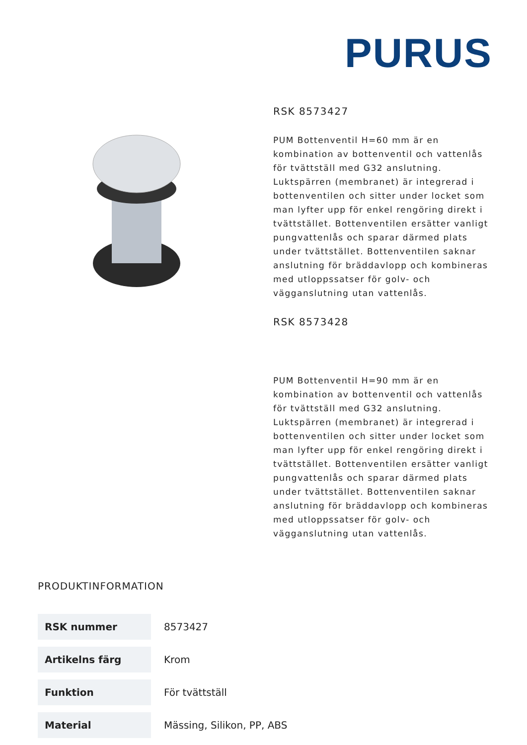PURUS
RSK 8573427
PUM Bottenventil H=60 mm är en kombination av bottenventil och vattenlås för tvättställ med G32 anslutning. Luktspärren (membranet) är integrerad i bottenventilen och sitter under locket som man lyfter upp för enkel rengöring direkt i tvättstället. Bottenventilen ersätter vanligt pungvattenlås och sparar därmed plats under tvättstället. Bottenventilen saknar anslutning för bräddavlopp och kombineras med utloppssatser för golv- och vägganslutning utan vattenlås.
RSK 8573428
PUM Bottenventil H=90 mm är en kombination av bottenventil och vattenlås för tvättställ med G32 anslutning. Luktspärren (membranet) är integrerad i bottenventilen och sitter under locket som man lyfter upp för enkel rengöring direkt i tvättstället. Bottenventilen ersätter vanligt pungvattenlås och sparar därmed plats under tvättstället. Bottenventilen saknar anslutning för bräddavlopp och kombineras med utloppssatser för golv- och vägganslutning utan vattenlås.
PRODUKTINFORMATION
| RSK nummer | 8573427 |
| Artikelns färg | Krom |
| Funktion | För tvättställ |
| Material | Mässing, Silikon, PP, ABS |